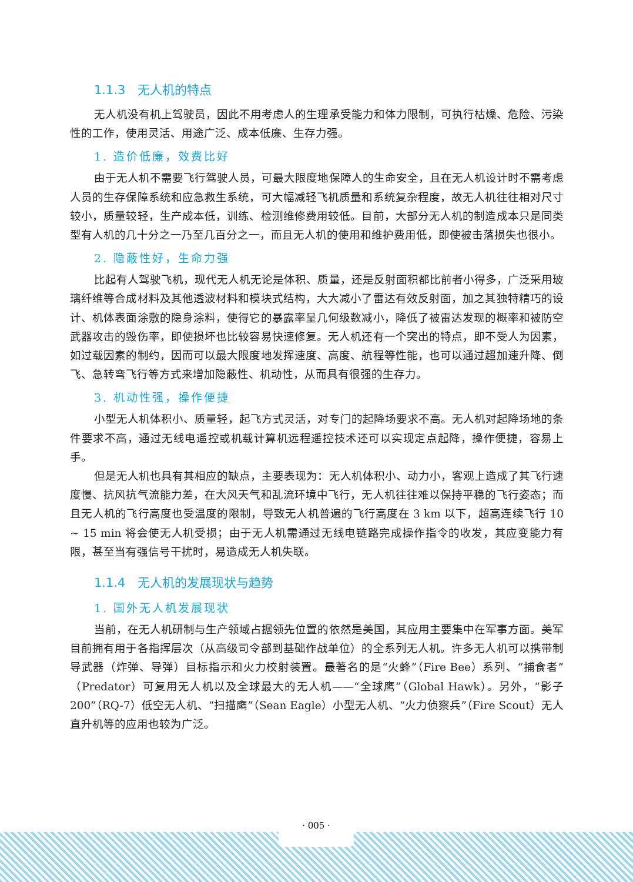1.1.3　无人机的特点
无人机没有机上驾驶员，因此不用考虑人的生理承受能力和体力限制，可执行枯燥、危险、污染性的工作，使用灵活、用途广泛、成本低廉、生存力强。
1. 造价低廉，效费比好
由于无人机不需要飞行驾驶人员，可最大限度地保障人的生命安全，且在无人机设计时不需考虑人员的生存保障系统和应急救生系统，可大幅减轻飞机质量和系统复杂程度，故无人机往往相对尺寸较小，质量较轻，生产成本低，训练、检测维修费用较低。目前，大部分无人机的制造成本只是同类型有人机的几十分之一乃至几百分之一，而且无人机的使用和维护费用低，即使被击落损失也很小。
2. 隐蔽性好，生命力强
比起有人驾驶飞机，现代无人机无论是体积、质量，还是反射面积都比前者小得多，广泛采用玻璃纤维等合成材料及其他透波材料和模块式结构，大大减小了雷达有效反射面，加之其独特精巧的设计、机体表面涂敷的隐身涂料，使得它的暴露率呈几何级数减小，降低了被雷达发现的概率和被防空武器攻击的毁伤率，即使损坏也比较容易快速修复。无人机还有一个突出的特点，即不受人为因素，如过载因素的制约，因而可以最大限度地发挥速度、高度、航程等性能，也可以通过超加速升降、倒飞、急转弯飞行等方式来增加隐蔽性、机动性，从而具有很强的生存力。
3. 机动性强，操作便捷
小型无人机体积小、质量轻，起飞方式灵活，对专门的起降场要求不高。无人机对起降场地的条件要求不高，通过无线电遥控或机载计算机远程遥控技术还可以实现定点起降，操作便捷，容易上手。
但是无人机也具有其相应的缺点，主要表现为：无人机体积小、动力小，客观上造成了其飞行速度慢、抗风抗气流能力差，在大风天气和乱流环境中飞行，无人机往往难以保持平稳的飞行姿态；而且无人机的飞行高度也受温度的限制，导致无人机普遍的飞行高度在 3 km 以下，超高连续飞行 10 ~ 15 min 将会使无人机受损；由于无人机需通过无线电链路完成操作指令的收发，其应变能力有限，甚至当有强信号干扰时，易造成无人机失联。
1.1.4　无人机的发展现状与趋势
1. 国外无人机发展现状
当前，在无人机研制与生产领域占据领先位置的依然是美国，其应用主要集中在军事方面。美军目前拥有用于各指挥层次（从高级司令部到基础作战单位）的全系列无人机。许多无人机可以携带制导武器（炸弹、导弹）目标指示和火力校射装置。最著名的是“火蜂”（Fire Bee）系列、“捕食者”（Predator）可复用无人机以及全球最大的无人机——“全球鹰”（Global Hawk）。另外，“影子 200”（RQ-7）低空无人机、“扫描鹰”（Sean Eagle）小型无人机、“火力侦察兵”（Fire Scout）无人直升机等的应用也较为广泛。
· 005 ·